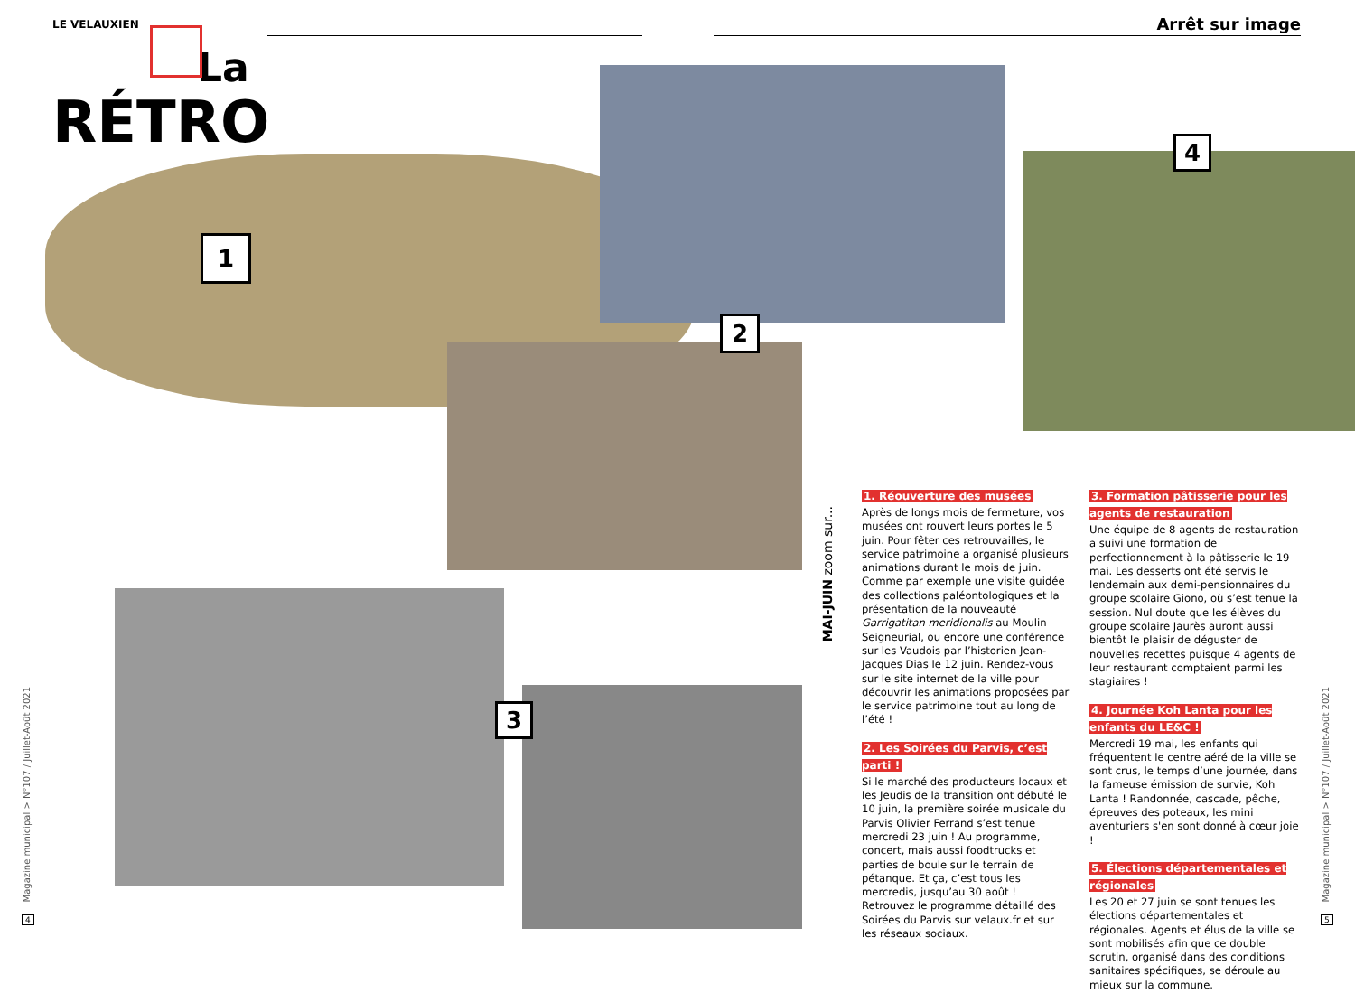LE VELAUXIEN
La
RÉTRO
Arrêt sur image
1
2
3
4
MAI-JUIN zoom sur...
1. Réouverture des musées
Après de longs mois de fermeture, vos musées ont rouvert leurs portes le 5 juin. Pour fêter ces retrouvailles, le service patrimoine a organisé plusieurs animations durant le mois de juin. Comme par exemple une visite guidée des collections paléontologiques et la présentation de la nouveauté Garrigatitan meridionalis au Moulin Seigneurial, ou encore une conférence sur les Vaudois par l’historien Jean-Jacques Dias le 12 juin. Rendez-vous sur le site internet de la ville pour découvrir les animations proposées par le service patrimoine tout au long de l’été !
2. Les Soirées du Parvis, c’est parti !
Si le marché des producteurs locaux et les Jeudis de la transition ont débuté le 10 juin, la première soirée musicale du Parvis Olivier Ferrand s’est tenue mercredi 23 juin ! Au programme, concert, mais aussi foodtrucks et parties de boule sur le terrain de pétanque. Et ça, c’est tous les mercredis, jusqu’au 30 août ! Retrouvez le programme détaillé des Soirées du Parvis sur velaux.fr et sur les réseaux sociaux.
3. Formation pâtisserie pour les agents de restauration
Une équipe de 8 agents de restauration a suivi une formation de perfectionnement à la pâtisserie le 19 mai. Les desserts ont été servis le lendemain aux demi-pensionnaires du groupe scolaire Giono, où s’est tenue la session. Nul doute que les élèves du groupe scolaire Jaurès auront aussi bientôt le plaisir de déguster de nouvelles recettes puisque 4 agents de leur restaurant comptaient parmi les stagiaires !
4. Journée Koh Lanta pour les enfants du LE&C !
Mercredi 19 mai, les enfants qui fréquentent le centre aéré de la ville se sont crus, le temps d’une journée, dans la fameuse émission de survie, Koh Lanta ! Randonnée, cascade, pêche, épreuves des poteaux, les mini aventuriers s'en sont donné à cœur joie !
5. Élections départementales et régionales
Les 20 et 27 juin se sont tenues les élections départementales et régionales. Agents et élus de la ville se sont mobilisés afin que ce double scrutin, organisé dans des conditions sanitaires spécifiques, se déroule au mieux sur la commune.
Magazine municipal > N°107 / Juillet-Août 2021
4
Magazine municipal > N°107 / Juillet-Août 2021
5